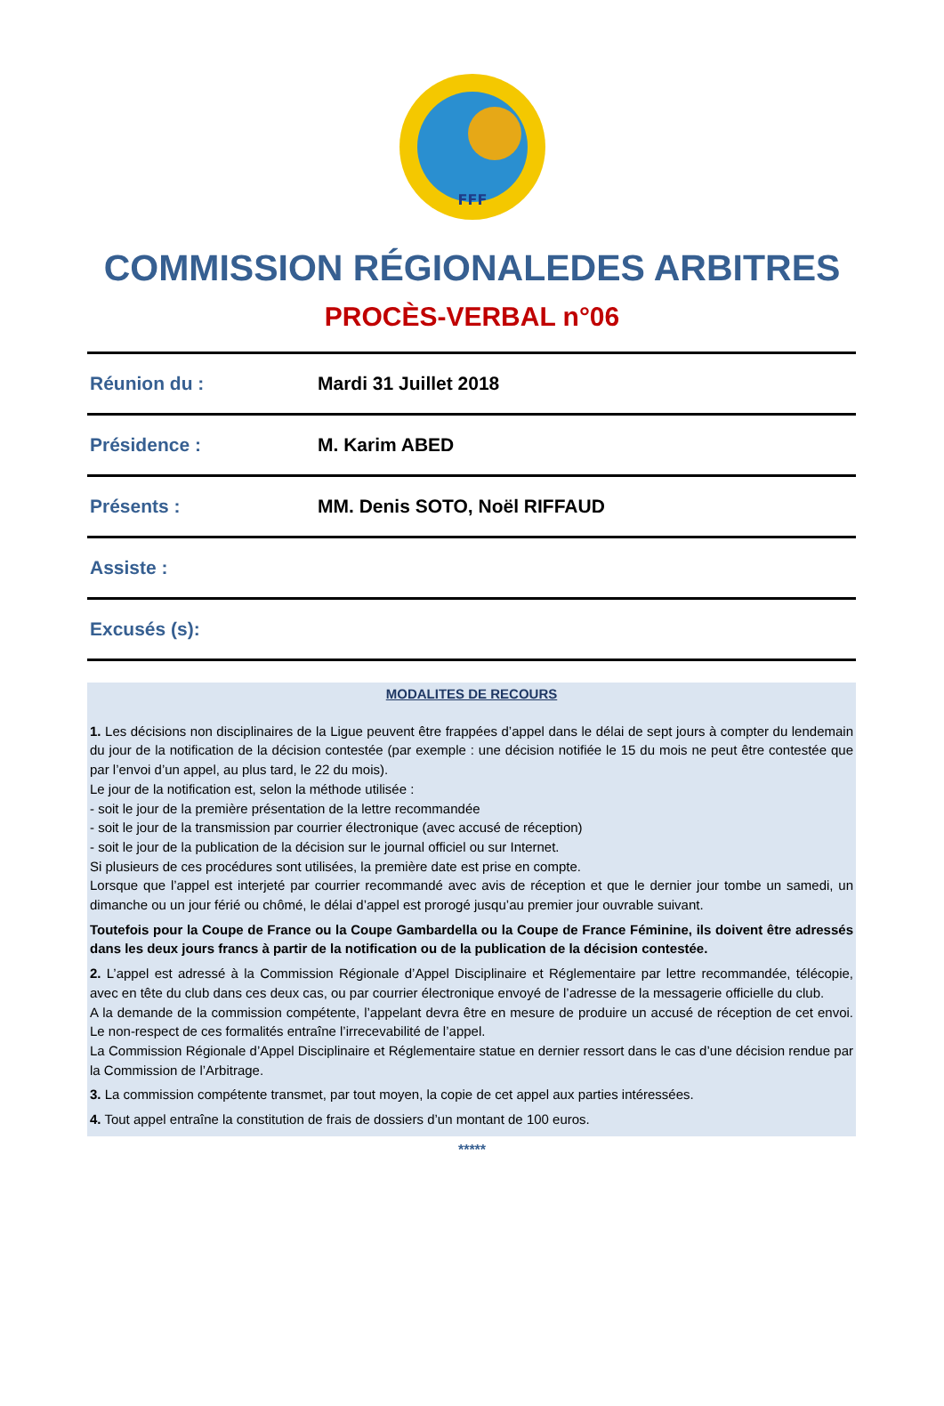FFF
COMMISSION RÉGIONALEDES ARBITRES
PROCÈS-VERBAL n°06
| Réunion du : | Mardi 31 Juillet 2018 |
| Présidence : | M. Karim ABED |
| Présents : | MM. Denis SOTO, Noël RIFFAUD |
| Assiste : | |
| Excusés (s): | |
MODALITES DE RECOURS
1. Les décisions non disciplinaires de la Ligue peuvent être frappées d’appel dans le délai de sept jours à compter du lendemain du jour de la notification de la décision contestée (par exemple : une décision notifiée le 15 du mois ne peut être contestée que par l’envoi d’un appel, au plus tard, le 22 du mois).
Le jour de la notification est, selon la méthode utilisée :
- soit le jour de la première présentation de la lettre recommandée
- soit le jour de la transmission par courrier électronique (avec accusé de réception)
- soit le jour de la publication de la décision sur le journal officiel ou sur Internet.
Si plusieurs de ces procédures sont utilisées, la première date est prise en compte.
Lorsque que l’appel est interjeté par courrier recommandé avec avis de réception et que le dernier jour tombe un samedi, un dimanche ou un jour férié ou chômé, le délai d’appel est prorogé jusqu’au premier jour ouvrable suivant.
Toutefois pour la Coupe de France ou la Coupe Gambardella ou la Coupe de France Féminine, ils doivent être adressés dans les deux jours francs à partir de la notification ou de la publication de la décision contestée.
2. L’appel est adressé à la Commission Régionale d’Appel Disciplinaire et Réglementaire par lettre recommandée, télécopie, avec en tête du club dans ces deux cas, ou par courrier électronique envoyé de l’adresse de la messagerie officielle du club.
A la demande de la commission compétente, l’appelant devra être en mesure de produire un accusé de réception de cet envoi. Le non-respect de ces formalités entraîne l’irrecevabilité de l’appel.
La Commission Régionale d’Appel Disciplinaire et Réglementaire statue en dernier ressort dans le cas d’une décision rendue par la Commission de l’Arbitrage.
3. La commission compétente transmet, par tout moyen, la copie de cet appel aux parties intéressées.
4. Tout appel entraîne la constitution de frais de dossiers d’un montant de 100 euros.
*****